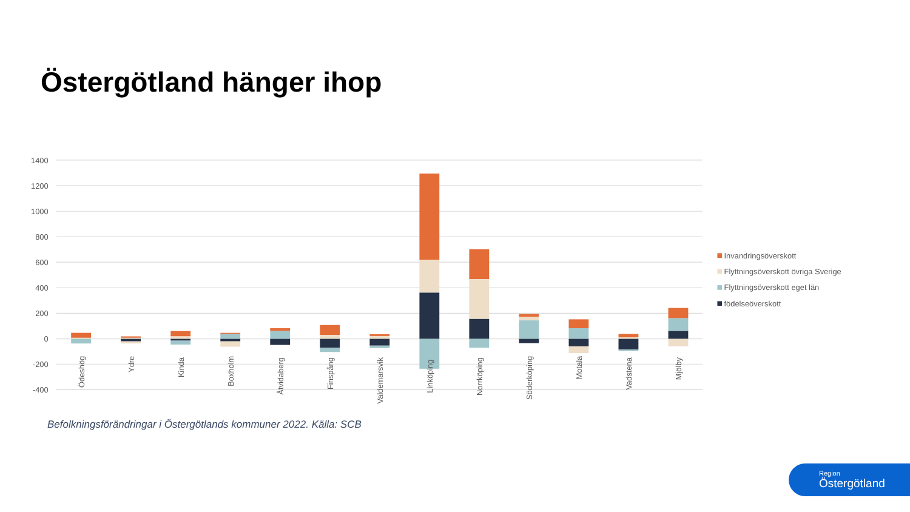Östergötland hänger ihop
1400
1200
1000
800
600
400
200
0
-200
-400
Ödeshög
Ydre
Kinda
Boxholm
Åtvidaberg
Finspång
Valdemarsvik
Linköping
Norrköping
Söderköping
Motala
Vadstena
Mjölby
Invandringsöverskott
Flyttningsöverskott övriga Sverige
Flyttningsöverskott eget län
födelseöverskott
Befolkningsförändringar i Östergötlands kommuner 2022. Källa: SCB
Region
Östergötland